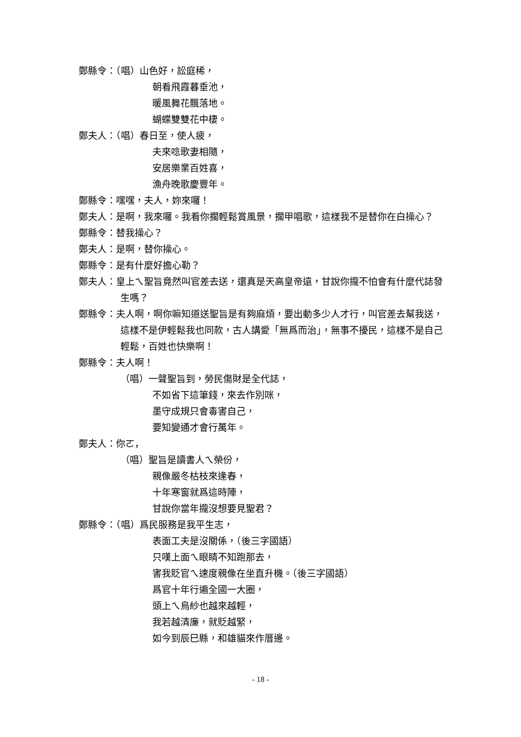鄭縣令：（唱）山色好，訟庭稀，
朝看飛霞暮垂池，
暖風舞花飄落地。
蝴蝶雙雙花中棲。
鄭夫人：（唱）春日至，使人疲，
夫來唸歌妻相隨，
安居樂業百姓喜，
漁舟晚歌慶豐年。
鄭縣令：嘿嘿，夫人，妳來囉！
鄭夫人：是啊，我來囉。我看你擱輕鬆賞風景，擱甲唱歌，這樣我不是替你在白操心？
鄭縣令：替我操心？
鄭夫人：是啊，替你操心。
鄭縣令：是有什麼好擔心勒？
鄭夫人：皇上ㄟ聖旨竟然叫官差去送，還真是天高皇帝遠，甘說你攏不怕會有什麼代誌發生嗎？
鄭縣令：夫人啊，啊你嘛知道送聖旨是有夠麻煩，要出動多少人才行，叫官差去幫我送，這樣不是伊輕鬆我也同款，古人講愛「無爲而治」，無事不擾民，這樣不是自己輕鬆，百姓也快樂啊！
鄭縣令：夫人啊！
（唱）一聲聖旨到，勞民傷財是全代誌，
不如省下這筆錢，來去作別咪，
墨守成規只會毒害自己，
要知變通才會行萬年。
鄭夫人：你ㄛ，
（唱）聖旨是讀書人ㄟ榮份，
親像嚴冬枯枝來逢春，
十年寒窗就爲這時陣，
甘說你當年攏沒想要見聖君？
鄭縣令：（唱）爲民服務是我平生志，
表面工夫是沒關係，（後三字國語）
只嘆上面ㄟ眼睛不知跑那去，
害我貶官ㄟ速度親像在坐直升機。（後三字國語）
爲官十年行遍全國一大圈，
頭上ㄟ烏紗也越來越輕，
我若越清廉，就貶越緊，
如今到辰巳縣，和雄貓來作厝邊。
- 18 -